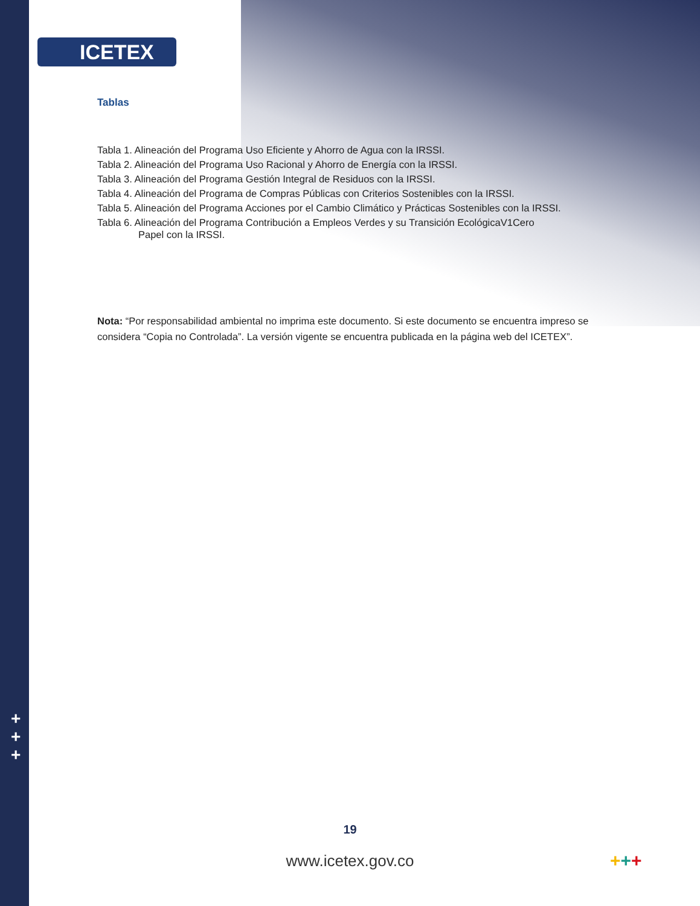ICETEX
Tablas
Tabla 1. Alineación del Programa Uso Eficiente y Ahorro de Agua con la IRSSI.
Tabla 2. Alineación del Programa Uso Racional y Ahorro de Energía con la IRSSI.
Tabla 3. Alineación del Programa Gestión Integral de Residuos con la IRSSI.
Tabla 4. Alineación del Programa de Compras Públicas con Criterios Sostenibles con la IRSSI.
Tabla 5. Alineación del Programa Acciones por el Cambio Climático y Prácticas Sostenibles con la IRSSI.
Tabla 6. Alineación del Programa Contribución a Empleos Verdes y su Transición EcológicaV1Cero
Papel con la IRSSI.
Nota: “Por responsabilidad ambiental no imprima este documento. Si este documento se encuentra impreso se considera “Copia no Controlada”. La versión vigente se encuentra publicada en la página web del ICETEX”.
+
+
+
19
www.icetex.gov.co +++